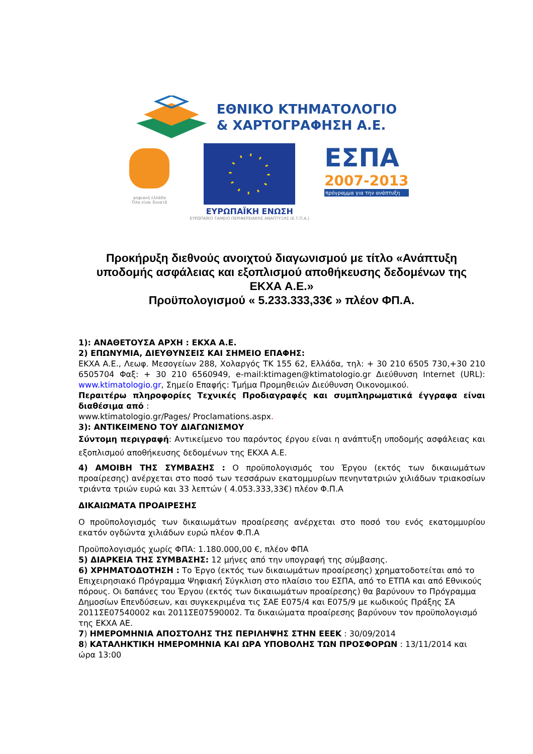ΕΘΝΙΚΟ ΚΤΗΜΑΤΟΛΟΓΙΟ
& ΧΑΡΤΟΓΡΑΦΗΣΗ Α.Ε.
ψηφιακή ελλάδα
Όλα είναι δυνατά
ΕΥΡΩΠΑΪΚΗ ΕΝΩΣΗ
ΕΥΡΩΠΑΪΚΟ ΤΑΜΕΙΟ ΠΕΡΙΦΕΡΕΙΑΚΗΣ ΑΝΑΠΤΥΞΗΣ (Ε.Τ.Π.Α.)
ΕΣΠΑ
2007-2013
πρόγραμμα για την ανάπτυξη
Προκήρυξη διεθνούς ανοιχτού διαγωνισμού με τίτλο «Ανάπτυξη υποδομής ασφάλειας και εξοπλισμού αποθήκευσης δεδομένων της ΕΚΧΑ Α.Ε.»
Προϋπολογισμού « 5.233.333,33€ » πλέον ΦΠ.Α.
1): ΑΝΑΘΕΤΟΥΣΑ ΑΡΧΗ : ΕΚΧΑ Α.Ε.
2) ΕΠΩΝΥΜΙΑ, ΔΙΕΥΘΥΝΣΕΙΣ ΚΑΙ ΣΗΜΕΙΟ ΕΠΑΦΗΣ:
ΕΚΧΑ Α.Ε., Λεωφ. Μεσογείων 288, Χολαργός ΤΚ 155 62, Ελλάδα, τηλ: + 30 210 6505 730,+30 210 6505704 Φαξ: + 30 210 6560949, e-mail:ktimagen@ktimatologio.gr Διεύθυνση Internet (URL): www.ktimatologio.gr, Σημείο Επαφής: Τμήμα Προμηθειών Διεύθυνση Οικονομικού.
Περαιτέρω πληροφορίες Τεχνικές Προδιαγραφές και συμπληρωματικά έγγραφα είναι διαθέσιμα από :
www.ktimatologio.gr/Pages/ Proclamations.aspx.
3): ΑΝΤΙΚΕΙΜΕΝΟ ΤΟΥ ΔΙΑΓΩΝΙΣΜΟΥ
Σύντομη περιγραφή: Αντικείμενο του παρόντος έργου είναι η ανάπτυξη υποδομής ασφάλειας και εξοπλισμού αποθήκευσης δεδομένων της ΕΚΧΑ Α.Ε.
4) ΑΜΟΙΒΗ ΤΗΣ ΣΥΜΒΑΣΗΣ : Ο προϋπολογισμός του Έργου (εκτός των δικαιωμάτων προαίρεσης) ανέρχεται στο ποσό των τεσσάρων εκατομμυρίων πενηντατριών χιλιάδων τριακοσίων τριάντα τριών ευρώ και 33 λεπτών ( 4.053.333,33€) πλέον Φ.Π.Α
ΔΙΚΑΙΩΜΑΤΑ ΠΡΟΑΙΡΕΣΗΣ
Ο προϋπολογισμός των δικαιωμάτων προαίρεσης ανέρχεται στο ποσό του ενός εκατομμυρίου εκατόν ογδώντα χιλιάδων ευρώ πλέον Φ.Π.Α
Προϋπολογισμός χωρίς ΦΠΑ: 1.180.000,00 €, πλέον ΦΠΑ
5) ΔΙΑΡΚΕΙΑ ΤΗΣ ΣΥΜΒΑΣΗΣ: 12 μήνες από την υπογραφή της σύμβασης.
6) ΧΡΗΜΑΤΟΔΟΤΗΣΗ : Το Έργο (εκτός των δικαιωμάτων προαίρεσης) χρηματοδοτείται από το Επιχειρησιακό Πρόγραμμα Ψηφιακή Σύγκλιση στο πλαίσιο του ΕΣΠΑ, από το ΕΤΠΑ και από Εθνικούς πόρους. Οι δαπάνες του Έργου (εκτός των δικαιωμάτων προαίρεσης) θα βαρύνουν το Πρόγραμμα Δημοσίων Επενδύσεων, και συγκεκριμένα τις ΣΑΕ Ε075/4 και Ε075/9 με κωδικούς Πράξης ΣΑ 2011ΣΕ07540002 και 2011ΣΕ07590002. Τα δικαιώματα προαίρεσης βαρύνουν τον προϋπολογισμό της ΕΚΧΑ ΑΕ.
7) ΗΜΕΡΟΜΗΝΙΑ ΑΠΟΣΤΟΛΗΣ ΤΗΣ ΠΕΡΙΛΗΨΗΣ ΣΤΗΝ ΕΕΕΚ : 30/09/2014
8) ΚΑΤΑΛΗΚΤΙΚΗ ΗΜΕΡΟΜΗΝΙΑ ΚΑΙ ΩΡΑ ΥΠΟΒΟΛΗΣ ΤΩΝ ΠΡΟΣΦΟΡΩΝ : 13/11/2014 και ώρα 13:00